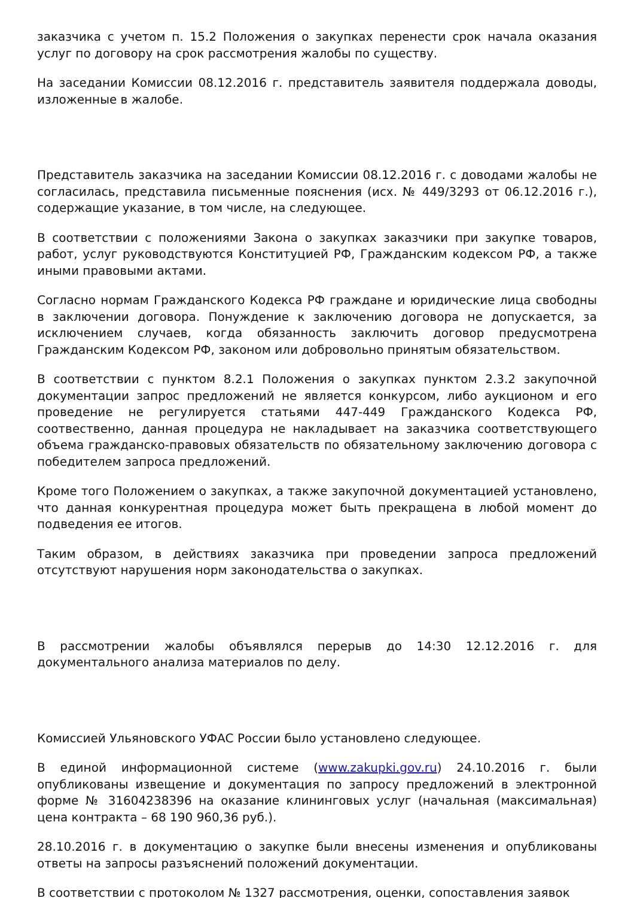заказчика с учетом п. 15.2 Положения о закупках перенести срок начала оказания услуг по договору на срок рассмотрения жалобы по существу.
На заседании Комиссии 08.12.2016 г. представитель заявителя поддержала доводы, изложенные в жалобе.
Представитель заказчика на заседании Комиссии 08.12.2016 г. с доводами жалобы не согласилась, представила письменные пояснения (исх. № 449/3293 от 06.12.2016 г.), содержащие указание, в том числе, на следующее.
В соответствии с положениями Закона о закупках заказчики при закупке товаров, работ, услуг руководствуются Конституцией РФ, Гражданским кодексом РФ, а также иными правовыми актами.
Согласно нормам Гражданского Кодекса РФ граждане и юридические лица свободны в заключении договора. Понуждение к заключению договора не допускается, за исключением случаев, когда обязанность заключить договор предусмотрена Гражданским Кодексом РФ, законом или добровольно принятым обязательством.
В соответствии с пунктом 8.2.1 Положения о закупках пунктом 2.3.2 закупочной документации запрос предложений не является конкурсом, либо аукционом и его проведение не регулируется статьями 447-449 Гражданского Кодекса РФ, соотвественно, данная процедура не накладывает на заказчика соответствующего объема гражданско-правовых обязательств по обязательному заключению договора с победителем запроса предложений.
Кроме того Положением о закупках, а также закупочной документацией установлено, что данная конкурентная процедура может быть прекращена в любой момент до подведения ее итогов.
Таким образом, в действиях заказчика при проведении запроса предложений отсутствуют нарушения норм законодательства о закупках.
В рассмотрении жалобы объявлялся перерыв до 14:30 12.12.2016 г. для документального анализа материалов по делу.
Комиссией Ульяновского УФАС России было установлено следующее.
В единой информационной системе (www.zakupki.gov.ru) 24.10.2016 г. были опубликованы извещение и документация по запросу предложений в электронной форме № 31604238396 на оказание клининговых услуг (начальная (максимальная) цена контракта – 68 190 960,36 руб.).
28.10.2016 г. в документацию о закупке были внесены изменения и опубликованы ответы на запросы разъяснений положений документации.
В соответствии с протоколом № 1327 рассмотрения, оценки, сопоставления заявок